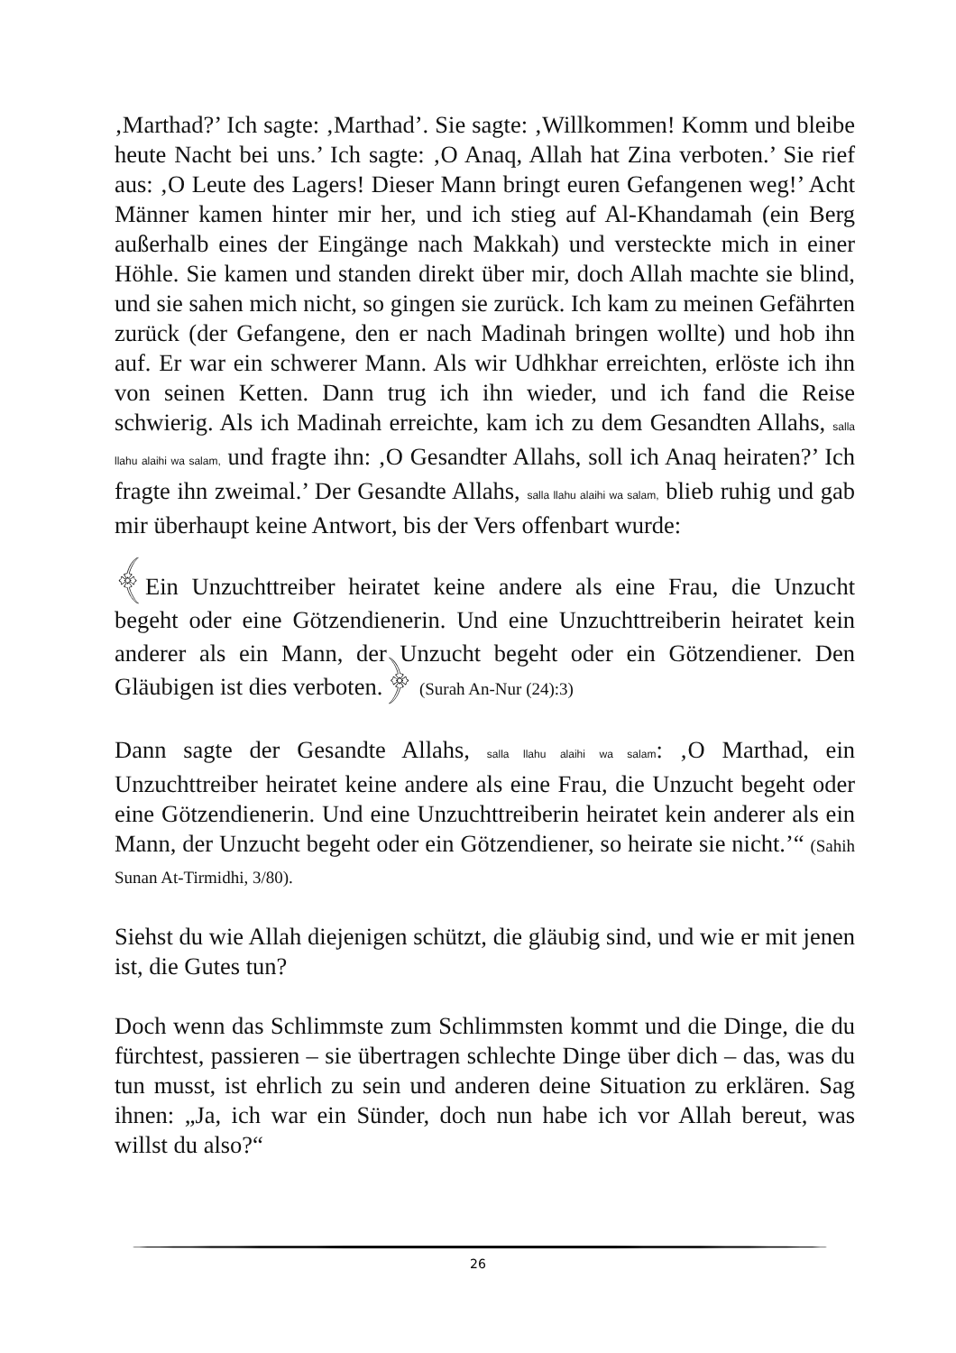‚Marthad?’ Ich sagte: ‚Marthad’. Sie sagte: ‚Willkommen! Komm und bleibe heute Nacht bei uns.’ Ich sagte: ‚O Anaq, Allah hat Zina verboten.’ Sie rief aus: ‚O Leute des Lagers! Dieser Mann bringt euren Gefangenen weg!’ Acht Männer kamen hinter mir her, und ich stieg auf Al-Khandamah (ein Berg außerhalb eines der Eingänge nach Makkah) und versteckte mich in einer Höhle. Sie kamen und standen direkt über mir, doch Allah machte sie blind, und sie sahen mich nicht, so gingen sie zurück. Ich kam zu meinen Gefährten zurück (der Gefangene, den er nach Madinah bringen wollte) und hob ihn auf. Er war ein schwerer Mann. Als wir Udhkhar erreichten, erlöste ich ihn von seinen Ketten. Dann trug ich ihn wieder, und ich fand die Reise schwierig. Als ich Madinah erreichte, kam ich zu dem Gesandten Allahs, salla llahu alaihi wa salam, und fragte ihn: ‚O Gesandter Allahs, soll ich Anaq heiraten?’ Ich fragte ihn zweimal.’ Der Gesandte Allahs, salla llahu alaihi wa salam, blieb ruhig und gab mir überhaupt keine Antwort, bis der Vers offenbart wurde:
﴾Ein Unzuchttreiber heiratet keine andere als eine Frau, die Unzucht begeht oder eine Götzendienerin. Und eine Unzuchttreiberin heiratet kein anderer als ein Mann, der Unzucht begeht oder ein Götzendiener. Den Gläubigen ist dies verboten.﴿ (Surah An-Nur (24):3)
Dann sagte der Gesandte Allahs, salla llahu alaihi wa salam: ‚O Marthad, ein Unzuchttreiber heiratet keine andere als eine Frau, die Unzucht begeht oder eine Götzendienerin. Und eine Unzuchttreiberin heiratet kein anderer als ein Mann, der Unzucht begeht oder ein Götzendiener, so heirate sie nicht.’“ (Sahih Sunan At-Tirmidhi, 3/80).
Siehst du wie Allah diejenigen schützt, die gläubig sind, und wie er mit jenen ist, die Gutes tun?
Doch wenn das Schlimmste zum Schlimmsten kommt und die Dinge, die du fürchtest, passieren – sie übertragen schlechte Dinge über dich – das, was du tun musst, ist ehrlich zu sein und anderen deine Situation zu erklären. Sag ihnen: „Ja, ich war ein Sünder, doch nun habe ich vor Allah bereut, was willst du also?“
26